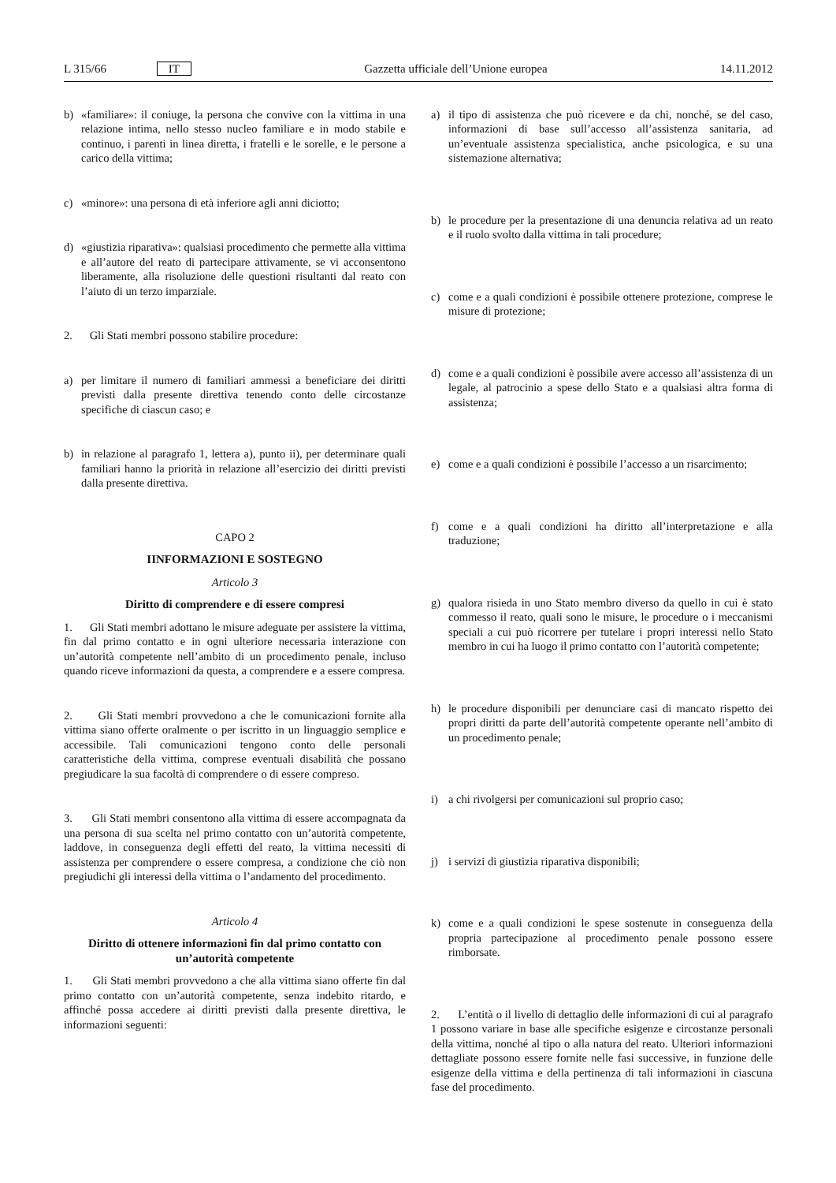L 315/66 IT Gazzetta ufficiale dell’Unione europea 14.11.2012
b) «familiare»: il coniuge, la persona che convive con la vittima in una relazione intima, nello stesso nucleo familiare e in modo stabile e continuo, i parenti in linea diretta, i fratelli e le sorelle, e le persone a carico della vittima;
c) «minore»: una persona di età inferiore agli anni diciotto;
d) «giustizia riparativa»: qualsiasi procedimento che permette alla vittima e all’autore del reato di partecipare attivamente, se vi acconsentono liberamente, alla risoluzione delle questioni risultanti dal reato con l’aiuto di un terzo imparziale.
2. Gli Stati membri possono stabilire procedure:
a) per limitare il numero di familiari ammessi a beneficiare dei diritti previsti dalla presente direttiva tenendo conto delle circostanze specifiche di ciascun caso; e
b) in relazione al paragrafo 1, lettera a), punto ii), per determinare quali familiari hanno la priorità in relazione all’esercizio dei diritti previsti dalla presente direttiva.
CAPO 2
IINFORMAZIONI E SOSTEGNO
Articolo 3
Diritto di comprendere e di essere compresi
1. Gli Stati membri adottano le misure adeguate per assistere la vittima, fin dal primo contatto e in ogni ulteriore necessaria interazione con un’autorità competente nell’ambito di un procedimento penale, incluso quando riceve informazioni da questa, a comprendere e a essere compresa.
2. Gli Stati membri provvedono a che le comunicazioni fornite alla vittima siano offerte oralmente o per iscritto in un linguaggio semplice e accessibile. Tali comunicazioni tengono conto delle personali caratteristiche della vittima, comprese eventuali disabilità che possano pregiudicare la sua facoltà di comprendere o di essere compreso.
3. Gli Stati membri consentono alla vittima di essere accompagnata da una persona di sua scelta nel primo contatto con un’autorità competente, laddove, in conseguenza degli effetti del reato, la vittima necessiti di assistenza per comprendere o essere compresa, a condizione che ciò non pregiudichi gli interessi della vittima o l’andamento del procedimento.
Articolo 4
Diritto di ottenere informazioni fin dal primo contatto con un’autorità competente
1. Gli Stati membri provvedono a che alla vittima siano offerte fin dal primo contatto con un’autorità competente, senza indebito ritardo, e affinché possa accedere ai diritti previsti dalla presente direttiva, le informazioni seguenti:
a) il tipo di assistenza che può ricevere e da chi, nonché, se del caso, informazioni di base sull’accesso all’assistenza sanitaria, ad un’eventuale assistenza specialistica, anche psicologica, e su una sistemazione alternativa;
b) le procedure per la presentazione di una denuncia relativa ad un reato e il ruolo svolto dalla vittima in tali procedure;
c) come e a quali condizioni è possibile ottenere protezione, comprese le misure di protezione;
d) come e a quali condizioni è possibile avere accesso all’assistenza di un legale, al patrocinio a spese dello Stato e a qualsiasi altra forma di assistenza;
e) come e a quali condizioni è possibile l’accesso a un risarcimento;
f) come e a quali condizioni ha diritto all’interpretazione e alla traduzione;
g) qualora risieda in uno Stato membro diverso da quello in cui è stato commesso il reato, quali sono le misure, le procedure o i meccanismi speciali a cui può ricorrere per tutelare i propri interessi nello Stato membro in cui ha luogo il primo contatto con l’autorità competente;
h) le procedure disponibili per denunciare casi di mancato rispetto dei propri diritti da parte dell’autorità competente operante nell’ambito di un procedimento penale;
i) a chi rivolgersi per comunicazioni sul proprio caso;
j) i servizi di giustizia riparativa disponibili;
k) come e a quali condizioni le spese sostenute in conseguenza della propria partecipazione al procedimento penale possono essere rimborsate.
2. L’entità o il livello di dettaglio delle informazioni di cui al paragrafo 1 possono variare in base alle specifiche esigenze e circostanze personali della vittima, nonché al tipo o alla natura del reato. Ulteriori informazioni dettagliate possono essere fornite nelle fasi successive, in funzione delle esigenze della vittima e della pertinenza di tali informazioni in ciascuna fase del procedimento.